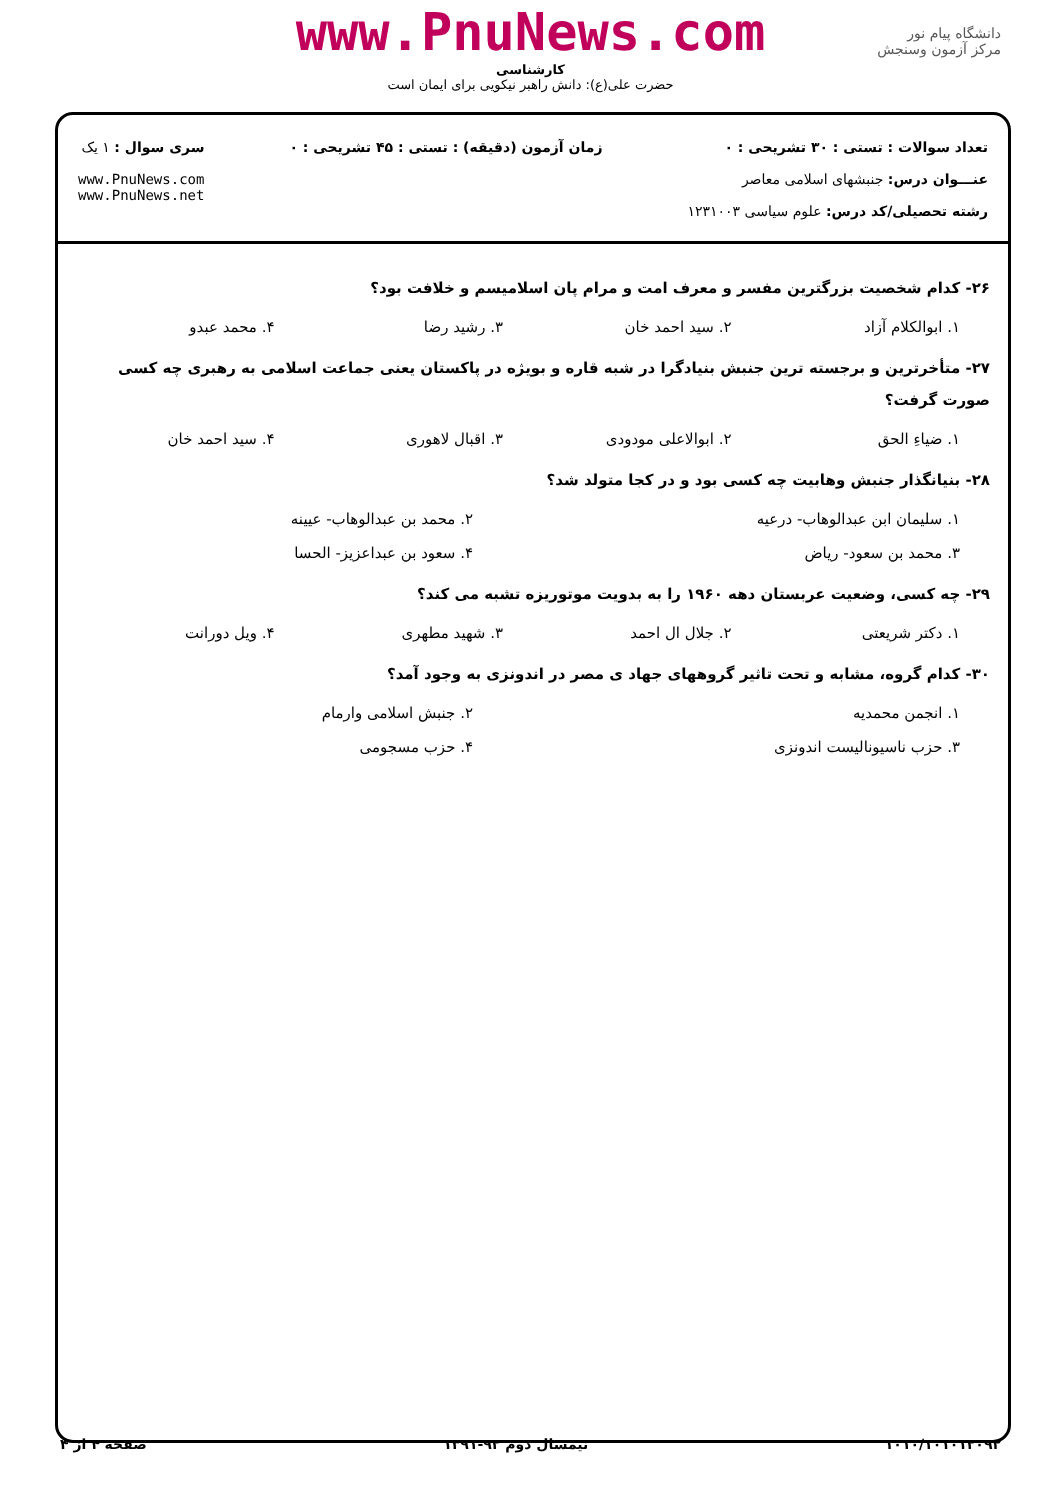www.PnuNews.com
کارشناسی
حضرت علی(ع): دانش راهبر نیکویی برای ایمان است
دانشگاه پیام نور
مرکز آزمون وسنجش
تعداد سوالات : تستی : ۳۰ تشریحی : ۰
عنـــوان درس: جنبشهای اسلامی معاصر
رشته تحصیلی/کد درس: علوم سیاسی ۱۲۳۱۰۰۳
زمان آزمون (دقیقه) : تستی : ۴۵ تشریحی : ۰
سری سوال : ۱ یک
www.PnuNews.com
www.PnuNews.net
۲۶- کدام شخصیت بزرگترین مفسر و معرف امت و مرام پان اسلامیسم و خلافت بود؟
۱. ابوالکلام آزاد ۲. سید احمد خان ۳. رشید رضا ۴. محمد عبدو
۲۷- متأخرترین و برجسته ترین جنبش بنیادگرا در شبه قاره و بویژه در پاکستان یعنی جماعت اسلامی به رهبری چه کسی صورت گرفت؟
۱. ضیاءِ الحق ۲. ابوالاعلی مودودی ۳. اقبال لاهوری ۴. سید احمد خان
۲۸- بنیانگذار جنبش وهابیت چه کسی بود و در کجا متولد شد؟
۱. سلیمان ابن عبدالوهاب- درعیه ۲. محمد بن عبدالوهاب- عیینه
۳. محمد بن سعود- ریاض ۴. سعود بن عبداعزیز- الحسا
۲۹- چه کسی، وضعیت عربستان دهه ۱۹۶۰ را به بدویت موتوریزه تشبه می کند؟
۱. دکتر شریعتی ۲. جلال ال احمد ۳. شهید مطهری ۴. ویل دورانت
۳۰- کدام گروه، مشابه و تحت تاثیر گروههای جهاد ی مصر در اندونزی به وجود آمد؟
۱. انجمن محمدیه ۲. جنبش اسلامی وارمام
۳. حزب ناسیونالیست اندونزی ۴. حزب مسجومی
۱۰۱۰/۱۰۱۰۱۲۰۹۲ نیمسال دوم ۹۲-۱۳۹۱ صفحه ۴ از ۴